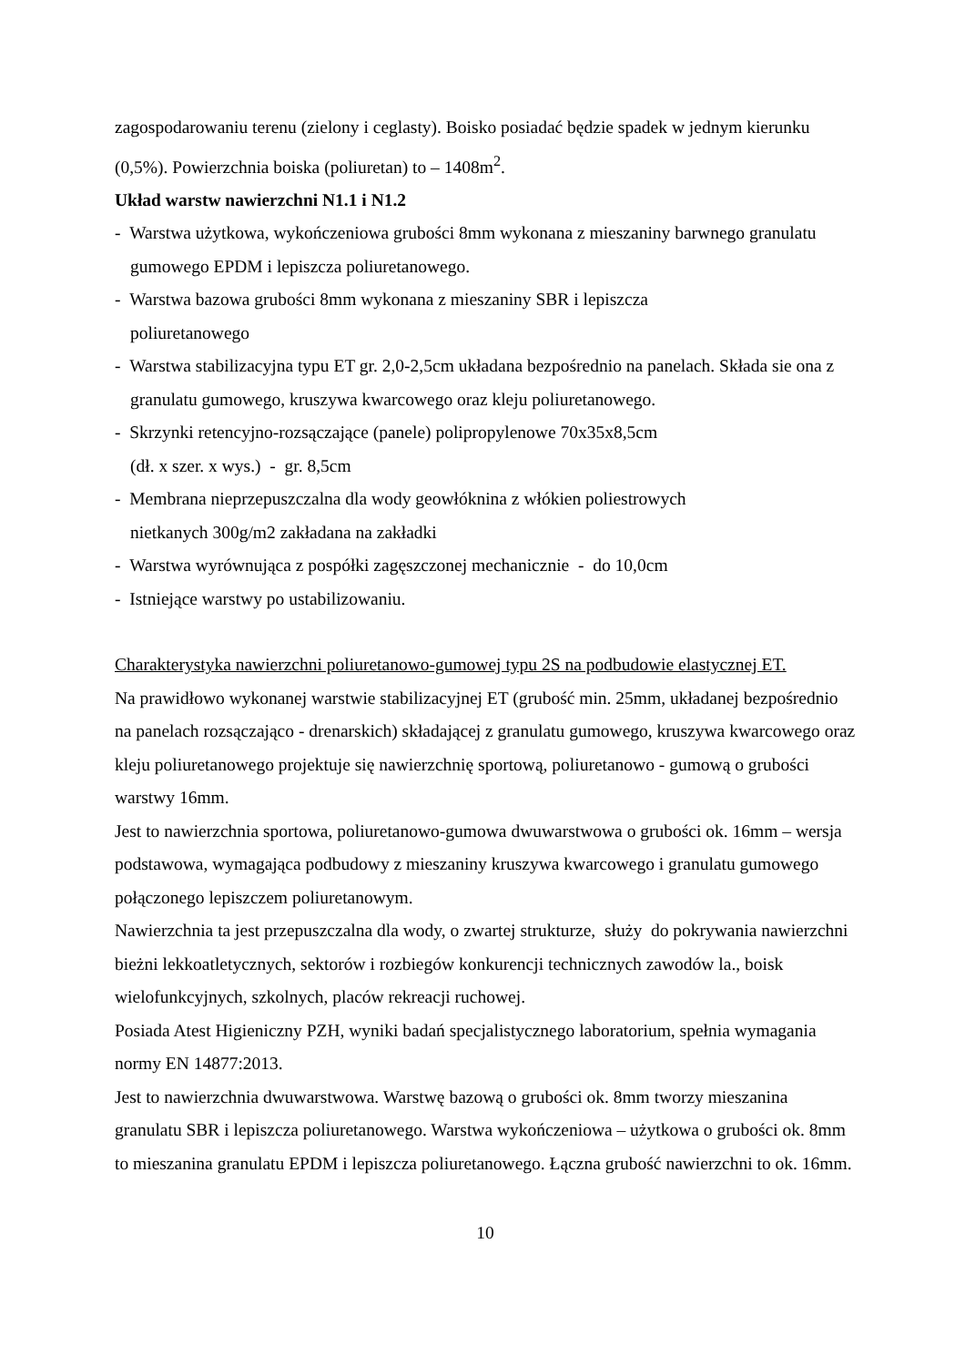zagospodarowaniu terenu (zielony i ceglasty). Boisko posiadać będzie spadek w jednym kierunku (0,5%). Powierzchnia boiska (poliuretan) to – 1408m<sup>2</sup>.
Układ warstw nawierzchni N1.1 i N1.2
- Warstwa użytkowa, wykończeniowa grubości 8mm wykonana z mieszaniny barwnego granulatu gumowego EPDM i lepiszcza poliuretanowego.
- Warstwa bazowa grubości 8mm wykonana z mieszaniny SBR i lepiszcza
poliuretanowego
- Warstwa stabilizacyjna typu ET gr. 2,0-2,5cm układana bezpośrednio na panelach. Składa sie ona z granulatu gumowego, kruszywa kwarcowego oraz kleju poliuretanowego.
- Skrzynki retencyjno-rozsączające (panele) polipropylenowe 70x35x8,5cm
(dł. x szer. x wys.) - gr. 8,5cm
- Membrana nieprzepuszczalna dla wody geowłóknina z włókien poliestrowych
nietkanych 300g/m2 zakładana na zakładki
- Warstwa wyrównująca z pospółki zagęszczonej mechanicznie - do 10,0cm
- Istniejące warstwy po ustabilizowaniu.
Charakterystyka nawierzchni poliuretanowo-gumowej typu 2S na podbudowie elastycznej ET.
Na prawidłowo wykonanej warstwie stabilizacyjnej ET (grubość min. 25mm, układanej bezpośrednio na panelach rozsączająco - drenarskich) składającej z granulatu gumowego, kruszywa kwarcowego oraz kleju poliuretanowego projektuje się nawierzchnię sportową, poliuretanowo - gumową o grubości warstwy 16mm.
Jest to nawierzchnia sportowa, poliuretanowo-gumowa dwuwarstwowa o grubości ok. 16mm – wersja podstawowa, wymagająca podbudowy z mieszaniny kruszywa kwarcowego i granulatu gumowego połączonego lepiszczem poliuretanowym.
Nawierzchnia ta jest przepuszczalna dla wody, o zwartej strukturze, służy do pokrywania nawierzchni bieżni lekkoatletycznych, sektorów i rozbiegów konkurencji technicznych zawodów la., boisk wielofunkcyjnych, szkolnych, placów rekreacji ruchowej.
Posiada Atest Higieniczny PZH, wyniki badań specjalistycznego laboratorium, spełnia wymagania normy EN 14877:2013.
Jest to nawierzchnia dwuwarstwowa. Warstwę bazową o grubości ok. 8mm tworzy mieszanina granulatu SBR i lepiszcza poliuretanowego. Warstwa wykończeniowa – użytkowa o grubości ok. 8mm to mieszanina granulatu EPDM i lepiszcza poliuretanowego. Łączna grubość nawierzchni to ok. 16mm.
10